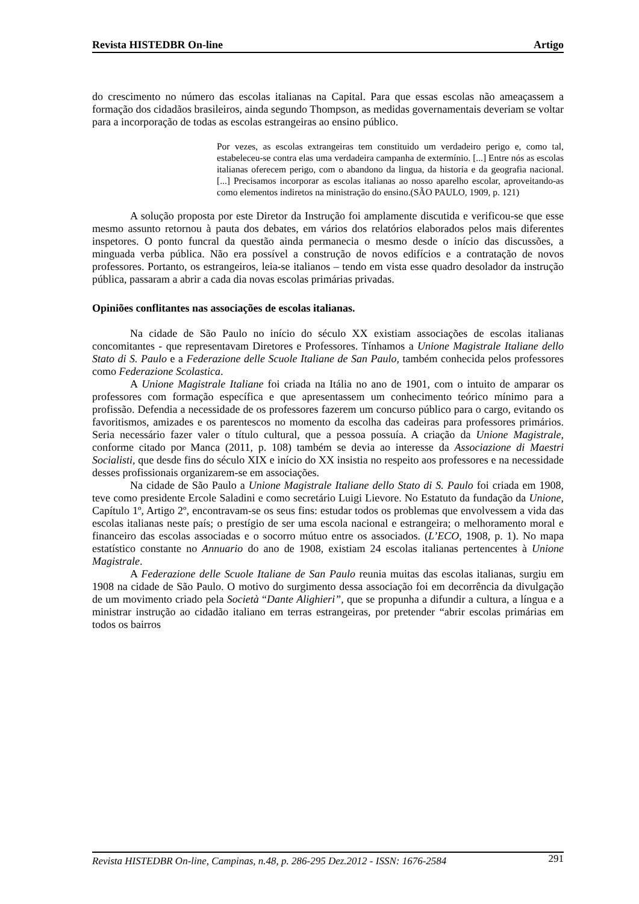Revista HISTEDBR On-line Artigo
do crescimento no número das escolas italianas na Capital. Para que essas escolas não ameaçassem a formação dos cidadãos brasileiros, ainda segundo Thompson, as medidas governamentais deveriam se voltar para a incorporação de todas as escolas estrangeiras ao ensino público.
Por vezes, as escolas extrangeiras tem constituido um verdadeiro perigo e, como tal, estabeleceu-se contra elas uma verdadeira campanha de extermínio. [...] Entre nós as escolas italianas oferecem perigo, com o abandono da lingua, da historia e da geografia nacional. [...] Precisamos incorporar as escolas italianas ao nosso aparelho escolar, aproveitando-as como elementos indiretos na ministração do ensino.(SÃO PAULO, 1909, p. 121)
A solução proposta por este Diretor da Instrução foi amplamente discutida e verificou-se que esse mesmo assunto retornou à pauta dos debates, em vários dos relatórios elaborados pelos mais diferentes inspetores. O ponto funcral da questão ainda permanecia o mesmo desde o início das discussões, a minguada verba pública. Não era possível a construção de novos edifícios e a contratação de novos professores. Portanto, os estrangeiros, leia-se italianos – tendo em vista esse quadro desolador da instrução pública, passaram a abrir a cada dia novas escolas primárias privadas.
Opiniões conflitantes nas associações de escolas italianas.
Na cidade de São Paulo no início do século XX existiam associações de escolas italianas concomitantes - que representavam Diretores e Professores. Tínhamos a Unione Magistrale Italiane dello Stato di S. Paulo e a Federazione delle Scuole Italiane de San Paulo, também conhecida pelos professores como Federazione Scolastica.
A Unione Magistrale Italiane foi criada na Itália no ano de 1901, com o intuito de amparar os professores com formação específica e que apresentassem um conhecimento teórico mínimo para a profissão. Defendia a necessidade de os professores fazerem um concurso público para o cargo, evitando os favoritismos, amizades e os parentescos no momento da escolha das cadeiras para professores primários. Seria necessário fazer valer o título cultural, que a pessoa possuía. A criação da Unione Magistrale, conforme citado por Manca (2011, p. 108) também se devia ao interesse da Associazione di Maestri Socialisti, que desde fins do século XIX e início do XX insistia no respeito aos professores e na necessidade desses profissionais organizarem-se em associações.
Na cidade de São Paulo a Unione Magistrale Italiane dello Stato di S. Paulo foi criada em 1908, teve como presidente Ercole Saladini e como secretário Luigi Lievore. No Estatuto da fundação da Unione, Capítulo 1º, Artigo 2º, encontravam-se os seus fins: estudar todos os problemas que envolvessem a vida das escolas italianas neste país; o prestígio de ser uma escola nacional e estrangeira; o melhoramento moral e financeiro das escolas associadas e o socorro mútuo entre os associados. (L’ECO, 1908, p. 1). No mapa estatístico constante no Annuario do ano de 1908, existiam 24 escolas italianas pertencentes à Unione Magistrale.
A Federazione delle Scuole Italiane de San Paulo reunia muitas das escolas italianas, surgiu em 1908 na cidade de São Paulo. O motivo do surgimento dessa associação foi em decorrência da divulgação de um movimento criado pela Società “Dante Alighieri”, que se propunha a difundir a cultura, a língua e a ministrar instrução ao cidadão italiano em terras estrangeiras, por pretender “abrir escolas primárias em todos os bairros
Revista HISTEDBR On-line, Campinas, n.48, p. 286-295 Dez.2012 - ISSN: 1676-2584 291